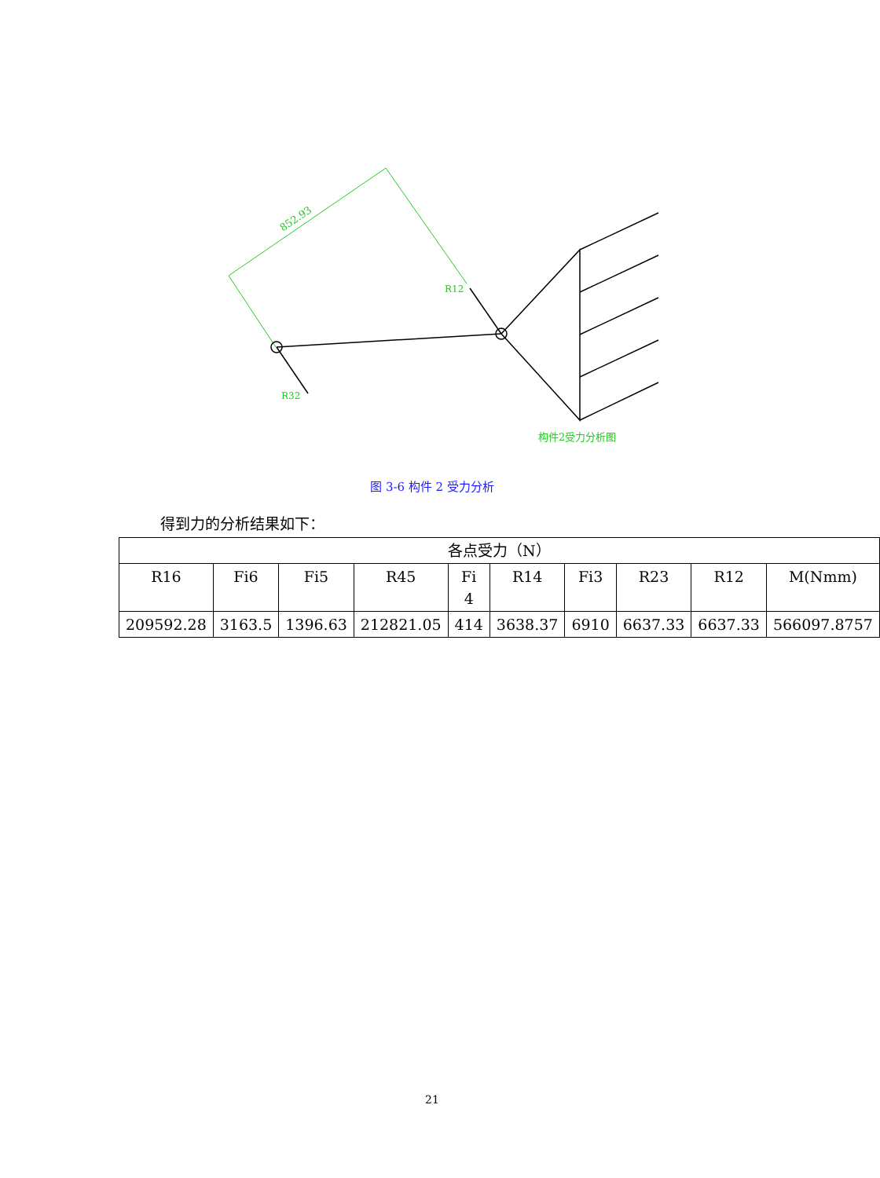852.93
R12
R32
构件2受力分析图
图 3-6 构件 2 受力分析
得到力的分析结果如下：
| 各点受力（N） | | | | | | | | | |
| --- | --- | --- | --- | --- | --- | --- | --- | --- | --- |
| R16 | Fi6 | Fi5 | R45 | Fi 4 | R14 | Fi3 | R23 | R12 | M(Nmm) |
| 209592.28 | 3163.5 | 1396.63 | 212821.05 | 414 | 3638.37 | 6910 | 6637.33 | 6637.33 | 566097.8757 |
21